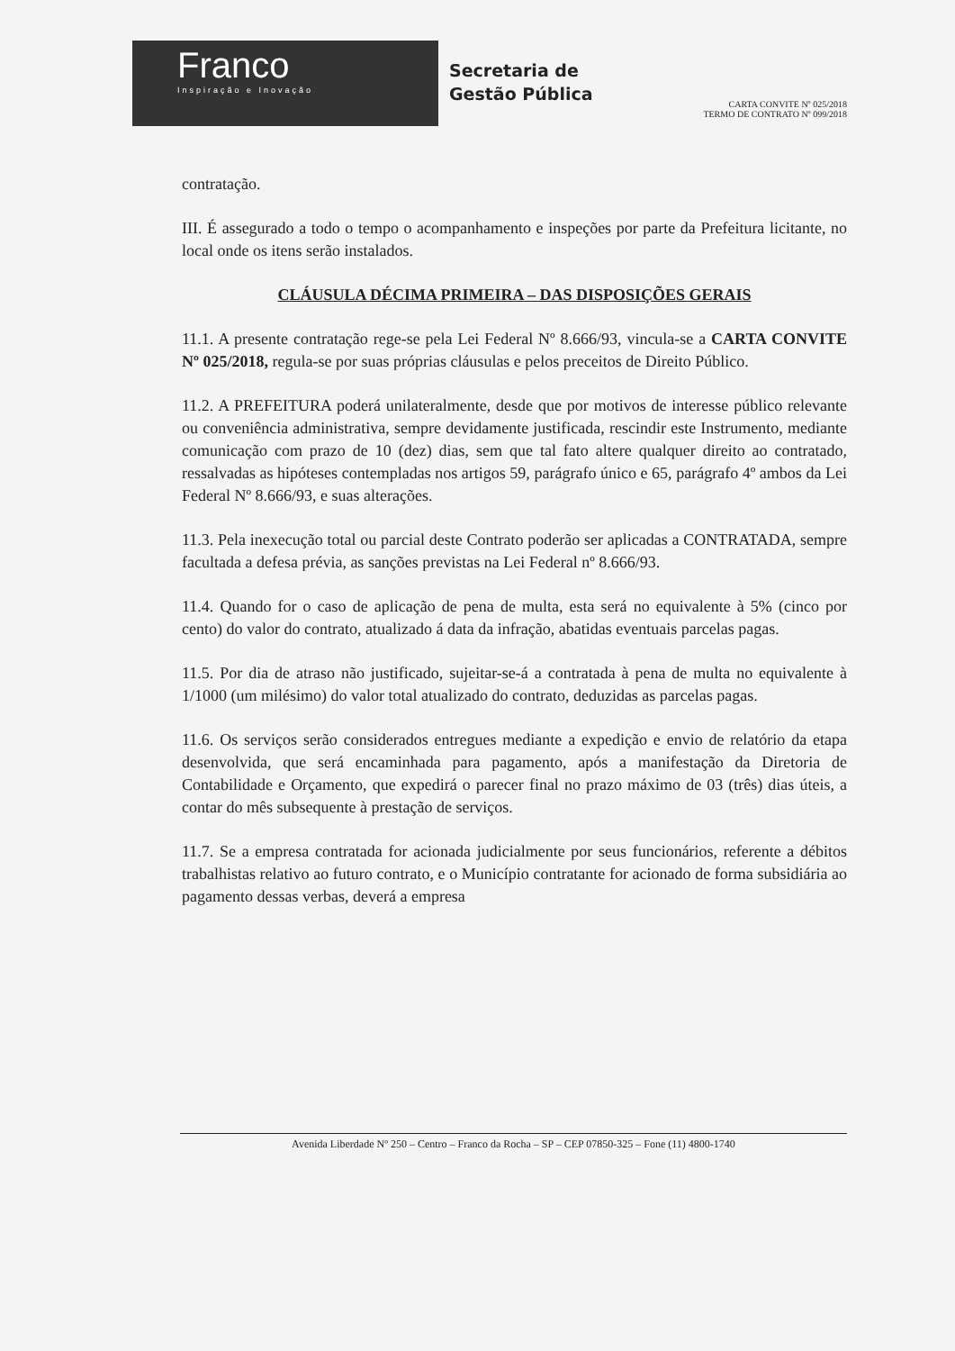Franco
Inspiração e Inovação
Secretaria de
Gestão Pública
CARTA CONVITE Nº 025/2018
TERMO DE CONTRATO Nº 099/2018
contratação.
III. É assegurado a todo o tempo o acompanhamento e inspeções por parte da Prefeitura licitante, no local onde os itens serão instalados.
CLÁUSULA DÉCIMA PRIMEIRA – DAS DISPOSIÇÕES GERAIS
11.1. A presente contratação rege-se pela Lei Federal Nº 8.666/93, vincula-se a CARTA CONVITE Nº 025/2018, regula-se por suas próprias cláusulas e pelos preceitos de Direito Público.
11.2. A PREFEITURA poderá unilateralmente, desde que por motivos de interesse público relevante ou conveniência administrativa, sempre devidamente justificada, rescindir este Instrumento, mediante comunicação com prazo de 10 (dez) dias, sem que tal fato altere qualquer direito ao contratado, ressalvadas as hipóteses contempladas nos artigos 59, parágrafo único e 65, parágrafo 4º ambos da Lei Federal Nº 8.666/93, e suas alterações.
11.3. Pela inexecução total ou parcial deste Contrato poderão ser aplicadas a CONTRATADA, sempre facultada a defesa prévia, as sanções previstas na Lei Federal nº 8.666/93.
11.4. Quando for o caso de aplicação de pena de multa, esta será no equivalente à 5% (cinco por cento) do valor do contrato, atualizado á data da infração, abatidas eventuais parcelas pagas.
11.5. Por dia de atraso não justificado, sujeitar-se-á a contratada à pena de multa no equivalente à 1/1000 (um milésimo) do valor total atualizado do contrato, deduzidas as parcelas pagas.
11.6. Os serviços serão considerados entregues mediante a expedição e envio de relatório da etapa desenvolvida, que será encaminhada para pagamento, após a manifestação da Diretoria de Contabilidade e Orçamento, que expedirá o parecer final no prazo máximo de 03 (três) dias úteis, a contar do mês subsequente à prestação de serviços.
11.7. Se a empresa contratada for acionada judicialmente por seus funcionários, referente a débitos trabalhistas relativo ao futuro contrato, e o Município contratante for acionado de forma subsidiária ao pagamento dessas verbas, deverá a empresa
Avenida Liberdade Nº 250 – Centro – Franco da Rocha – SP – CEP 07850-325 – Fone (11) 4800-1740